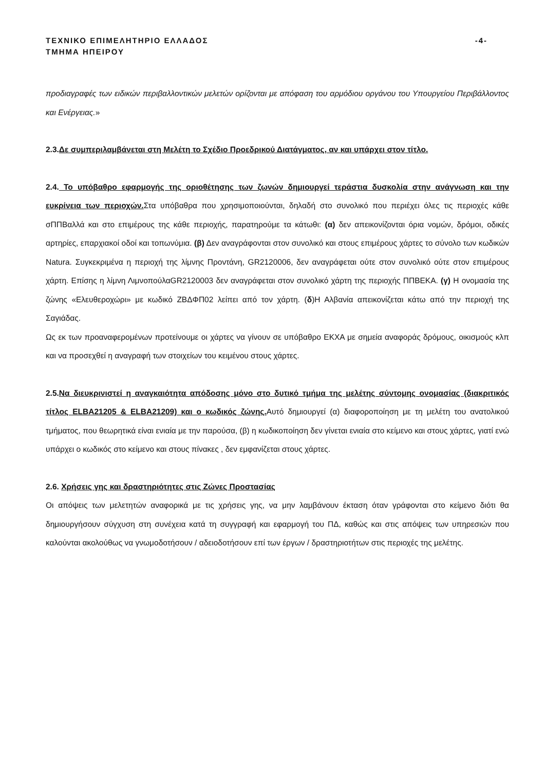ΤΕΧΝΙΚΟ ΕΠΙΜΕΛΗΤΗΡΙΟ ΕΛΛΑΔΟΣ
ΤΜΗΜΑ ΗΠΕΙΡΟΥ
-4-
προδιαγραφές των ειδικών περιβαλλοντικών μελετών ορίζονται με απόφαση του αρμόδιου οργάνου του Υπουργείου Περιβάλλοντος και Ενέργειας.»
2.3.Δε συμπεριλαμβάνεται στη Μελέτη το Σχέδιο Προεδρικού Διατάγματος, αν και υπάρχει στον τίτλο.
2.4. Το υπόβαθρο εφαρμογής της οριοθέτησης των ζωνών δημιουργεί τεράστια δυσκολία στην ανάγνωση και την ευκρίνεια των περιοχών. Στα υπόβαθρα που χρησιμοποιούνται, δηλαδή στο συνολικό που περιέχει όλες τις περιοχές κάθε σΠΠΒαλλά και στο επιμέρους της κάθε περιοχής, παρατηρούμε τα κάτωθι: (α) δεν απεικονίζονται όρια νομών, δρόμοι, οδικές αρτηρίες, επαρχιακοί οδοί και τοπωνύμια. (β) Δεν αναγράφονται στον συνολικό και στους επιμέρους χάρτες το σύνολο των κωδικών Natura. Συγκεκριμένα η περιοχή της λίμνης Προντάνη, GR2120006, δεν αναγράφεται ούτε στον συνολικό ούτε στον επιμέρους χάρτη. Επίσης η λίμνη ΛιμνοπούλαGR2120003 δεν αναγράφεται στον συνολικό χάρτη της περιοχής ΠΠΒΕΚΑ. (γ) Η ονομασία της ζώνης «Ελευθεροχώρι» με κωδικό ΖΒΔΦΠ02 λείπει από τον χάρτη. (δ)Η Αλβανία απεικονίζεται κάτω από την περιοχή της Σαγιάδας.
Ως εκ των προαναφερομένων προτείνουμε οι χάρτες να γίνουν σε υπόβαθρο ΕΚΧΑ με σημεία αναφοράς δρόμους, οικισμούς κλπ και να προσεχθεί η αναγραφή των στοιχείων του κειμένου στους χάρτες.
2.5.Να διευκρινιστεί η αναγκαιότητα απόδοσης μόνο στο δυτικό τμήμα της μελέτης σύντομης ονομασίας (διακριτικός τίτλος ELBA21205 & ELBA21209) και ο κωδικός ζώνης. Αυτό δημιουργεί (α) διαφοροποίηση με τη μελέτη του ανατολικού τμήματος, που θεωρητικά είναι ενιαία με την παρούσα, (β) η κωδικοποίηση δεν γίνεται ενιαία στο κείμενο και στους χάρτες, γιατί ενώ υπάρχει ο κωδικός στο κείμενο και στους πίνακες , δεν εμφανίζεται στους χάρτες.
2.6. Χρήσεις γης και δραστηριότητες στις Ζώνες Προστασίας
Οι απόψεις των μελετητών αναφορικά με τις χρήσεις γης, να μην λαμβάνουν έκταση όταν γράφονται στο κείμενο διότι θα δημιουργήσουν σύγχυση στη συνέχεια κατά τη συγγραφή και εφαρμογή του ΠΔ, καθώς και στις απόψεις των υπηρεσιών που καλούνται ακολούθως να γνωμοδοτήσουν / αδειοδοτήσουν επί των έργων / δραστηριοτήτων στις περιοχές της μελέτης.